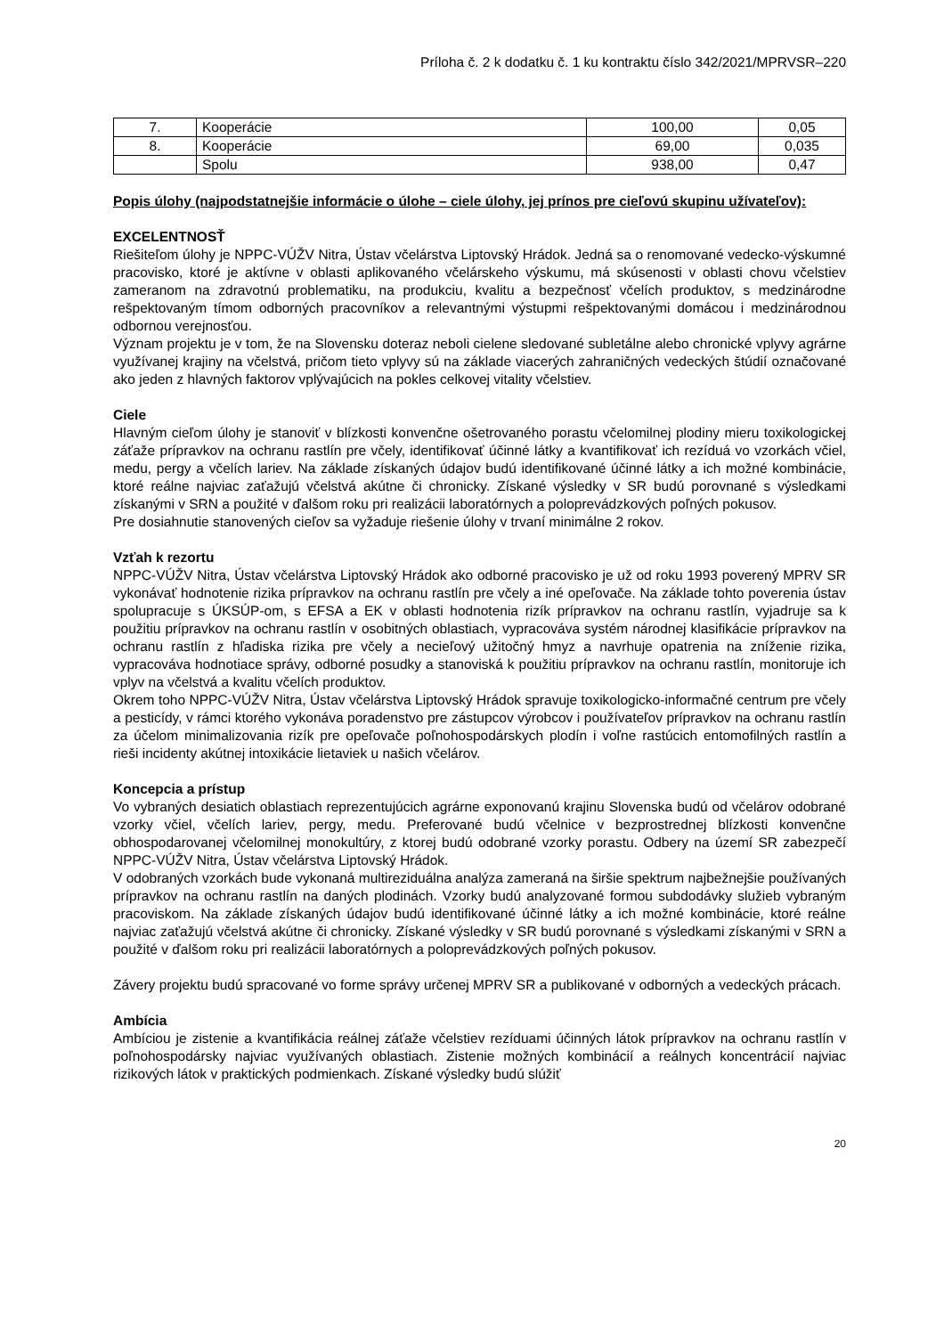Príloha č. 2 k dodatku č. 1 ku kontraktu číslo 342/2021/MPRVSR–220
| 7. | Kooperácie | 100,00 | 0,05 |
| 8. | Kooperácie | 69,00 | 0,035 |
| | Spolu | 938,00 | 0,47 |
Popis úlohy (najpodstatnejšie informácie o úlohe – ciele úlohy, jej prínos pre cieľovú skupinu užívateľov):
EXCELENTNOSŤ
Riešiteľom úlohy je NPPC-VÚŽV Nitra, Ústav včelárstva Liptovský Hrádok. Jedná sa o renomované vedecko-výskumné pracovisko, ktoré je aktívne v oblasti aplikovaného včelárskeho výskumu, má skúsenosti v oblasti chovu včelstiev zameranom na zdravotnú problematiku, na produkciu, kvalitu a bezpečnosť včelích produktov, s medzinárodne rešpektovaným tímom odborných pracovníkov a relevantnými výstupmi rešpektovanými domácou i medzinárodnou odbornou verejnosťou.
Význam projektu je v tom, že na Slovensku doteraz neboli cielene sledované subletálne alebo chronické vplyvy agrárne využívanej krajiny na včelstvá, pričom tieto vplyvy sú na základe viacerých zahraničných vedeckých štúdií označované ako jeden z hlavných faktorov vplývajúcich na pokles celkovej vitality včelstiev.
Ciele
Hlavným cieľom úlohy je stanoviť v blízkosti konvenčne ošetrovaného porastu včelomilnej plodiny mieru toxikologickej záťaže prípravkov na ochranu rastlín pre včely, identifikovať účinné látky a kvantifikovať ich rezíduá vo vzorkách včiel, medu, pergy a včelích lariev. Na základe získaných údajov budú identifikované účinné látky a ich možné kombinácie, ktoré reálne najviac zaťažujú včelstvá akútne či chronicky. Získané výsledky v SR budú porovnané s výsledkami získanými v SRN a použité v ďalšom roku pri realizácii laboratórnych a poloprevádzkových poľných pokusov.
Pre dosiahnutie stanovených cieľov sa vyžaduje riešenie úlohy v trvaní minimálne 2 rokov.
Vzťah k rezortu
NPPC-VÚŽV Nitra, Ústav včelárstva Liptovský Hrádok ako odborné pracovisko je už od roku 1993 poverený MPRV SR vykonávať hodnotenie rizika prípravkov na ochranu rastlín pre včely a iné opeľovače. Na základe tohto poverenia ústav spolupracuje s ÚKSÚP-om, s EFSA a EK v oblasti hodnotenia rizík prípravkov na ochranu rastlín, vyjadruje sa k použitiu prípravkov na ochranu rastlín v osobitných oblastiach, vypracováva systém národnej klasifikácie prípravkov na ochranu rastlín z hľadiska rizika pre včely a necieľový užitočný hmyz a navrhuje opatrenia na zníženie rizika, vypracováva hodnotiace správy, odborné posudky a stanoviská k použitiu prípravkov na ochranu rastlín, monitoruje ich vplyv na včelstvá a kvalitu včelích produktov.
Okrem toho NPPC-VÚŽV Nitra, Ústav včelárstva Liptovský Hrádok spravuje toxikologicko-informačné centrum pre včely a pesticídy, v rámci ktorého vykonáva poradenstvo pre zástupcov výrobcov i používateľov prípravkov na ochranu rastlín za účelom minimalizovania rizík pre opeľovače poľnohospodárskych plodín i voľne rastúcich entomofilných rastlín a rieši incidenty akútnej intoxikácie lietaviek u našich včelárov.
Koncepcia a prístup
Vo vybraných desiatich oblastiach reprezentujúcich agrárne exponovanú krajinu Slovenska budú od včelárov odobrané vzorky včiel, včelích lariev, pergy, medu. Preferované budú včelnice v bezprostrednej blízkosti konvenčne obhospodarovanej včelomilnej monokultúry, z ktorej budú odobrané vzorky porastu. Odbery na území SR zabezpečí NPPC-VÚŽV Nitra, Ústav včelárstva Liptovský Hrádok.
V odobraných vzorkách bude vykonaná multireziduálna analýza zameraná na širšie spektrum najbežnejšie používaných prípravkov na ochranu rastlín na daných plodinách. Vzorky budú analyzované formou subdodávky služieb vybraným pracoviskom. Na základe získaných údajov budú identifikované účinné látky a ich možné kombinácie, ktoré reálne najviac zaťažujú včelstvá akútne či chronicky. Získané výsledky v SR budú porovnané s výsledkami získanými v SRN a použité v ďalšom roku pri realizácii laboratórnych a poloprevádzkových poľných pokusov.
Závery projektu budú spracované vo forme správy určenej MPRV SR a publikované v odborných a vedeckých prácach.
Ambícia
Ambíciou je zistenie a kvantifikácia reálnej záťaže včelstiev rezíduami účinných látok prípravkov na ochranu rastlín v poľnohospodársky najviac využívaných oblastiach. Zistenie možných kombinácií a reálnych koncentrácií najviac rizikových látok v praktických podmienkach. Získané výsledky budú slúžiť
20